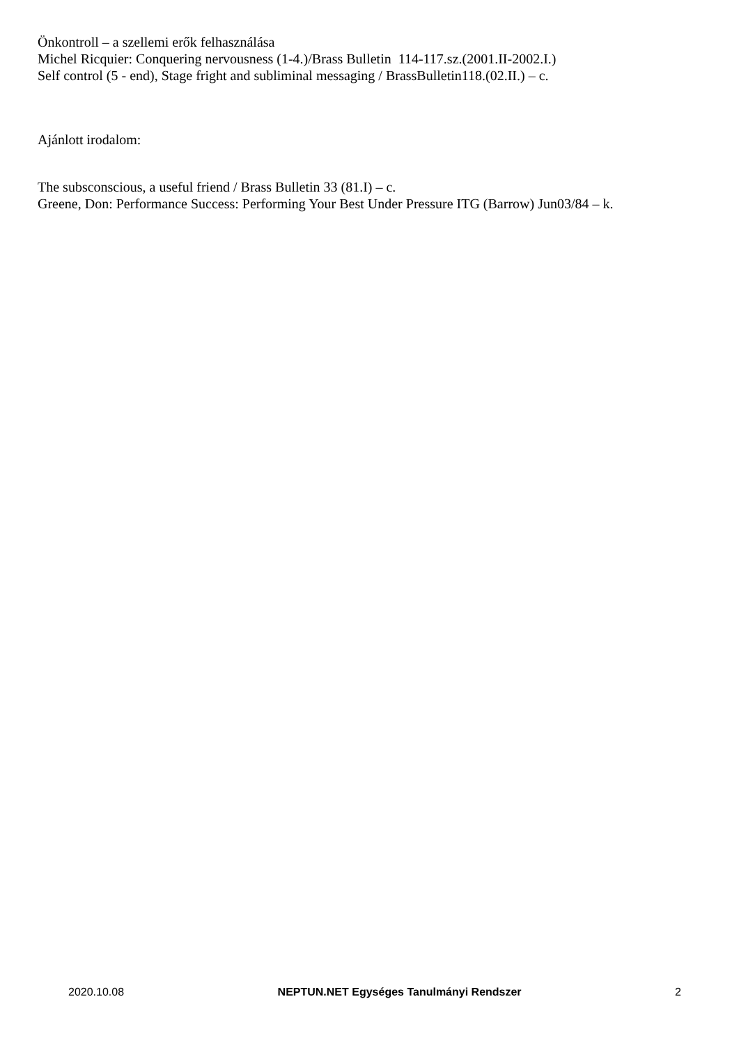Önkontroll – a szellemi erők felhasználása
Michel Ricquier: Conquering nervousness (1-4.)/Brass Bulletin 114-117.sz.(2001.II-2002.I.)
Self control (5 - end), Stage fright and subliminal messaging / BrassBulletin118.(02.II.) – c.
Ajánlott irodalom:
The subsconscious, a useful friend / Brass Bulletin 33 (81.I) – c.
Greene, Don: Performance Success: Performing Your Best Under Pressure ITG (Barrow) Jun03/84 – k.
2020.10.08 NEPTUN.NET Egységes Tanulmányi Rendszer 2